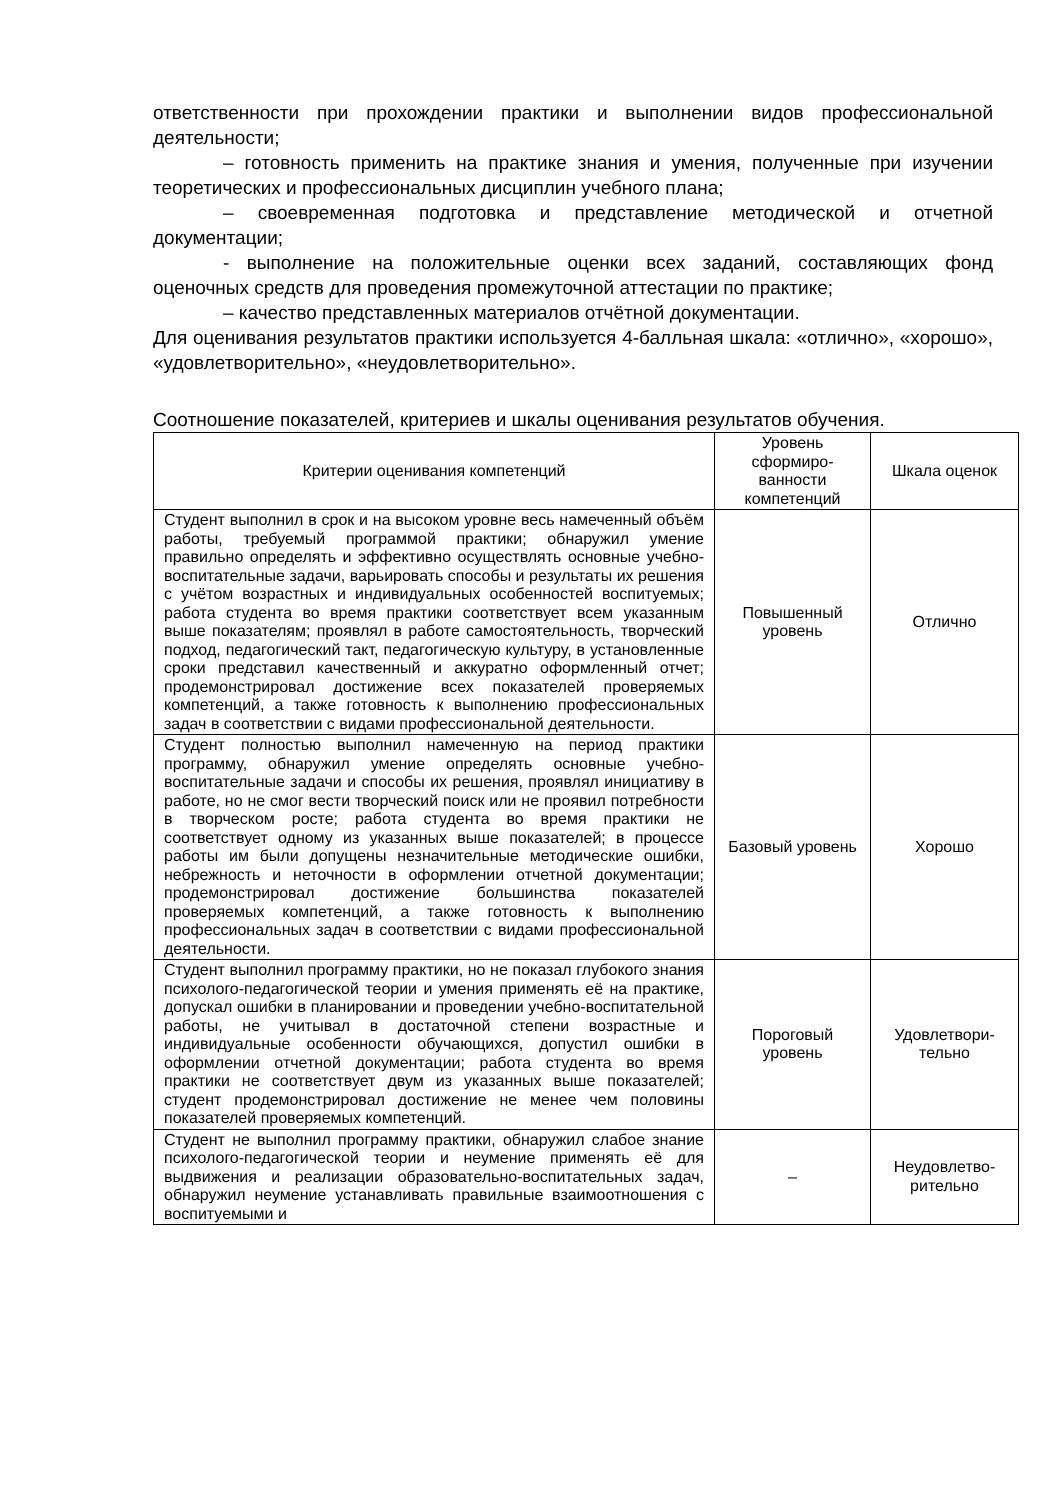ответственности при прохождении практики и выполнении видов профессиональной деятельности;
– готовность применить на практике знания и умения, полученные при изучении теоретических и профессиональных дисциплин учебного плана;
– своевременная подготовка и представление методической и отчетной документации;
- выполнение на положительные оценки всех заданий, составляющих фонд оценочных средств для проведения промежуточной аттестации по практике;
– качество представленных материалов отчётной документации.
Для оценивания результатов практики используется 4-балльная шкала: «отлично», «хорошо», «удовлетворительно», «неудовлетворительно».
Соотношение показателей, критериев и шкалы оценивания результатов обучения.
| Критерии оценивания компетенций | Уровень сформиро-ванности компетенций | Шкала оценок |
| --- | --- | --- |
| Студент выполнил в срок и на высоком уровне весь намеченный объём работы, требуемый программой практики; обнаружил умение правильно определять и эффективно осуществлять основные учебно-воспитательные задачи, варьировать способы и результаты их решения с учётом возрастных и индивидуальных особенностей воспитуемых; работа студента во время практики соответствует всем указанным выше показателям; проявлял в работе самостоятельность, творческий подход, педагогический такт, педагогическую культуру, в установленные сроки представил качественный и аккуратно оформленный отчет; продемонстрировал достижение всех показателей проверяемых компетенций, а также готовность к выполнению профессиональных задач в соответствии с видами профессиональной деятельности. | Повышенный уровень | Отлично |
| Студент полностью выполнил намеченную на период практики программу, обнаружил умение определять основные учебно-воспитательные задачи и способы их решения, проявлял инициативу в работе, но не смог вести творческий поиск или не проявил потребности в творческом росте; работа студента во время практики не соответствует одному из указанных выше показателей; в процессе работы им были допущены незначительные методические ошибки, небрежность и неточности в оформлении отчетной документации; продемонстрировал достижение большинства показателей проверяемых компетенций, а также готовность к выполнению профессиональных задач в соответствии с видами профессиональной деятельности. | Базовый уровень | Хорошо |
| Студент выполнил программу практики, но не показал глубокого знания психолого-педагогической теории и умения применять её на практике, допускал ошибки в планировании и проведении учебно-воспитательной работы, не учитывал в достаточной степени возрастные и индивидуальные особенности обучающихся, допустил ошибки в оформлении отчетной документации; работа студента во время практики не соответствует двум из указанных выше показателей; студент продемонстрировал достижение не менее чем половины показателей проверяемых компетенций. | Пороговый уровень | Удовлетвори-тельно |
| Студент не выполнил программу практики, обнаружил слабое знание психолого-педагогической теории и неумение применять её для выдвижения и реализации образовательно-воспитательных задач, обнаружил неумение устанавливать правильные взаимоотношения с воспитуемыми и | – | Неудовлетво-рительно |